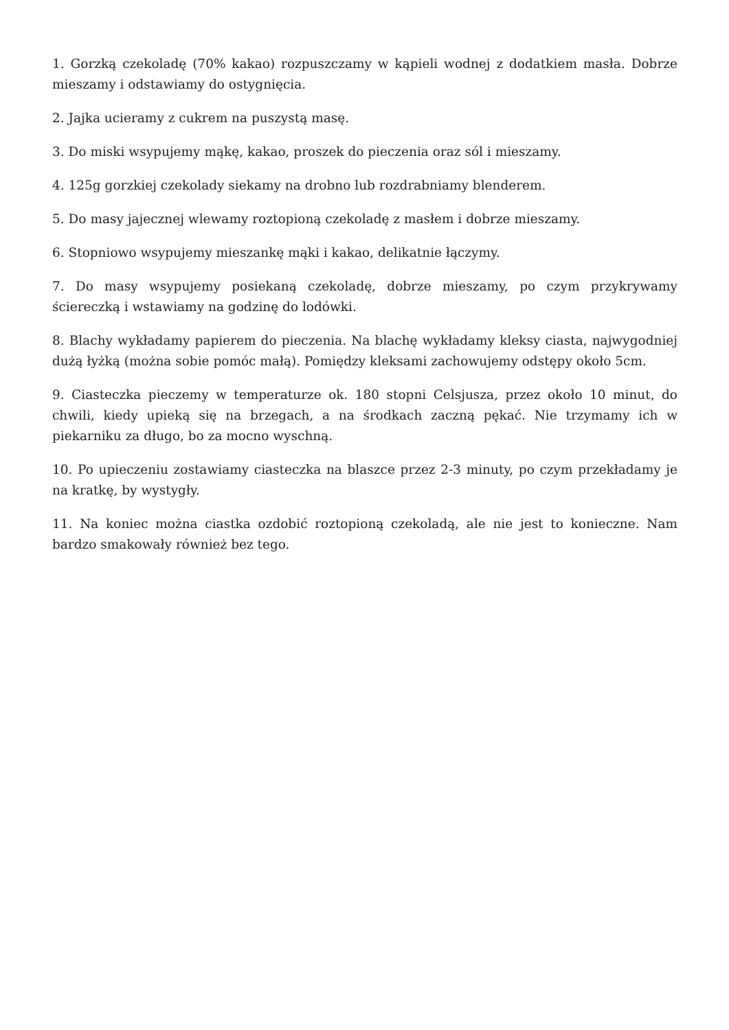1. Gorzką czekoladę (70% kakao) rozpuszczamy w kąpieli wodnej z dodatkiem masła. Dobrze mieszamy i odstawiamy do ostygnięcia.
2. Jajka ucieramy z cukrem na puszystą masę.
3. Do miski wsypujemy mąkę, kakao, proszek do pieczenia oraz sól i mieszamy.
4. 125g gorzkiej czekolady siekamy na drobno lub rozdrabniamy blenderem.
5. Do masy jajecznej wlewamy roztopioną czekoladę z masłem i dobrze mieszamy.
6. Stopniowo wsypujemy mieszankę mąki i kakao, delikatnie łączymy.
7. Do masy wsypujemy posiekaną czekoladę, dobrze mieszamy, po czym przykrywamy ściereczką i wstawiamy na godzinę do lodówki.
8. Blachy wykładamy papierem do pieczenia. Na blachę wykładamy kleksy ciasta, najwygodniej dużą łyżką (można sobie pomóc małą). Pomiędzy kleksami zachowujemy odstępy około 5cm.
9. Ciasteczka pieczemy w temperaturze ok. 180 stopni Celsjusza, przez około 10 minut, do chwili, kiedy upieką się na brzegach, a na środkach zaczną pękać. Nie trzymamy ich w piekarniku za długo, bo za mocno wyschną.
10. Po upieczeniu zostawiamy ciasteczka na blaszce przez 2-3 minuty, po czym przekładamy je na kratkę, by wystygły.
11. Na koniec można ciastka ozdobić roztopioną czekoladą, ale nie jest to konieczne. Nam bardzo smakowały również bez tego.